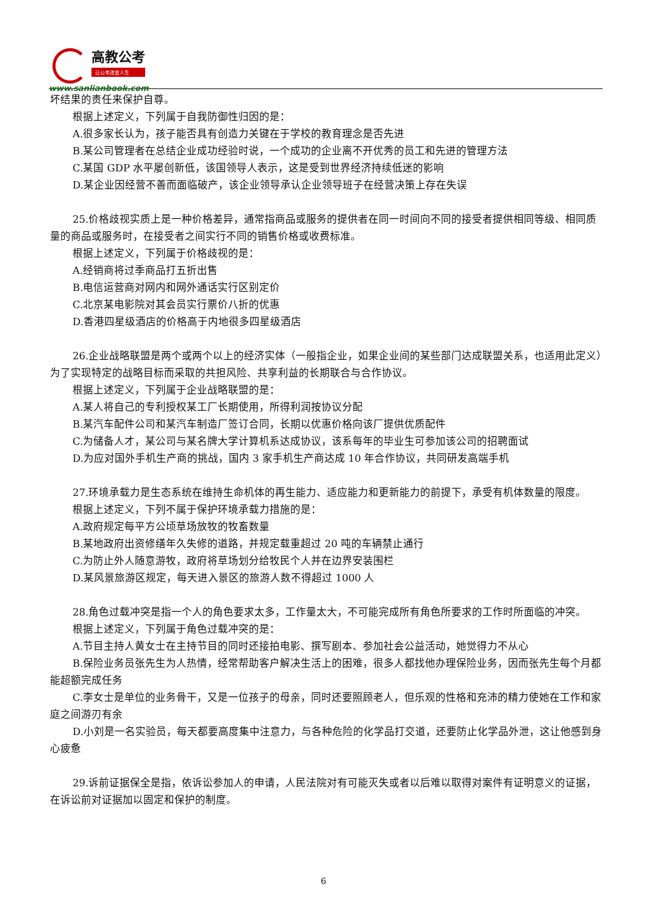高教公考
让公考改变人生
www.sanlianbook.com
坏结果的责任来保护自尊。
根据上述定义，下列属于自我防御性归因的是：
A.很多家长认为，孩子能否具有创造力关键在于学校的教育理念是否先进
B.某公司管理者在总结企业成功经验时说，一个成功的企业离不开优秀的员工和先进的管理方法
C.某国 GDP 水平屡创新低，该国领导人表示，这是受到世界经济持续低迷的影响
D.某企业因经营不善而面临破产，该企业领导承认企业领导班子在经营决策上存在失误
25.价格歧视实质上是一种价格差异，通常指商品或服务的提供者在同一时间向不同的接受者提供相同等级、相同质量的商品或服务时，在接受者之间实行不同的销售价格或收费标准。
根据上述定义，下列属于价格歧视的是：
A.经销商将过季商品打五折出售
B.电信运营商对网内和网外通话实行区别定价
C.北京某电影院对其会员实行票价八折的优惠
D.香港四星级酒店的价格高于内地很多四星级酒店
26.企业战略联盟是两个或两个以上的经济实体（一般指企业，如果企业间的某些部门达成联盟关系，也适用此定义）为了实现特定的战略目标而采取的共担风险、共享利益的长期联合与合作协议。
根据上述定义，下列属于企业战略联盟的是：
A.某人将自己的专利授权某工厂长期使用，所得利润按协议分配
B.某汽车配件公司和某汽车制造厂签订合同，长期以优惠价格向该厂提供优质配件
C.为储备人才，某公司与某名牌大学计算机系达成协议，该系每年的毕业生可参加该公司的招聘面试
D.为应对国外手机生产商的挑战，国内 3 家手机生产商达成 10 年合作协议，共同研发高端手机
27.环境承载力是生态系统在维持生命机体的再生能力、适应能力和更新能力的前提下，承受有机体数量的限度。
根据上述定义，下列不属于保护环境承载力措施的是：
A.政府规定每平方公顷草场放牧的牧畜数量
B.某地政府出资修缮年久失修的道路，并规定载重超过 20 吨的车辆禁止通行
C.为防止外人随意游牧，政府将草场划分给牧民个人并在边界安装围栏
D.某风景旅游区规定，每天进入景区的旅游人数不得超过 1000 人
28.角色过载冲突是指一个人的角色要求太多，工作量太大，不可能完成所有角色所要求的工作时所面临的冲突。
根据上述定义，下列属于角色过载冲突的是：
A.节目主持人黄女士在主持节目的同时还接拍电影、撰写剧本、参加社会公益活动，她觉得力不从心
B.保险业务员张先生为人热情，经常帮助客户解决生活上的困难，很多人都找他办理保险业务，因而张先生每个月都能超额完成任务
C.李女士是单位的业务骨干，又是一位孩子的母亲，同时还要照顾老人，但乐观的性格和充沛的精力使她在工作和家庭之间游刃有余
D.小刘是一名实验员，每天都要高度集中注意力，与各种危险的化学品打交道，还要防止化学品外泄，这让他感到身心疲惫
29.诉前证据保全是指，依诉讼参加人的申请，人民法院对有可能灭失或者以后难以取得对案件有证明意义的证据，在诉讼前对证据加以固定和保护的制度。
6